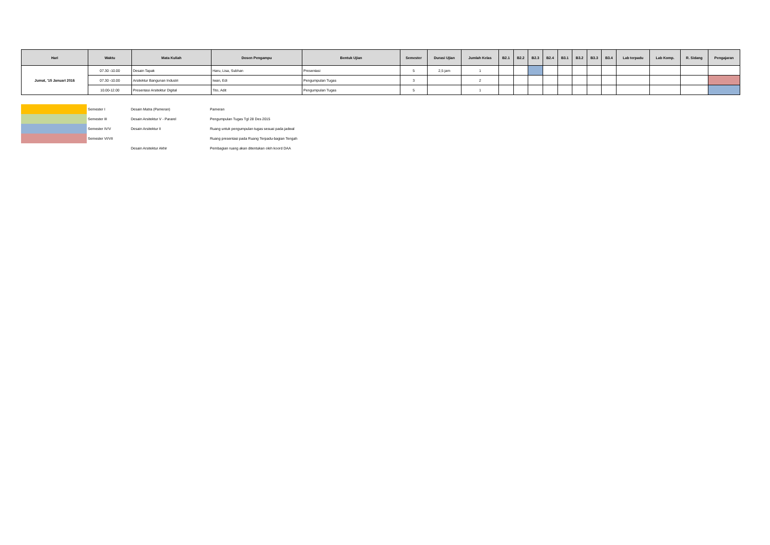| Hari | Waktu | Mata Kuliah | Dosen Pengampu | Bentuk Ujian | Semester | Durasi Ujian | Jumlah Kelas | B2.1 | B2.2 | B2.3 | B2.4 | B3.1 | B3.2 | B3.3 | B3.4 | Lab terpadu | Lab Komp. | R. Sidang | Pengajaran |
| --- | --- | --- | --- | --- | --- | --- | --- | --- | --- | --- | --- | --- | --- | --- | --- | --- | --- | --- | --- |
| Jumat, '15 Januari 2016 | 07.30 -10.00 | Desain Tapak | Haru, Lisa, Subhan | Presentasi | 5 | 2,5 jam | 1 | | | | | | | | | | | | |
| | 07.30 -10.00 | Arsitektur Bangunan Industri | Iwan, Edi | Pengumpulan Tugas | 3 | | 2 | | | | | | | | | | | | |
| | 10.00-12.00 | Presentasi Arsitektur Digital | Tito, Adit | Pengumpulan Tugas | 5 | | 1 | | | | | | | | | | | | |
| | Semester I | Desain Matra (Pameran) | Pameran |
| | Semester III | Desain Arsitektur V - Pararel | Pengumpulan Tugas Tgl 28 Des 2015 |
| | Semester IV/V | Desain Arsitektur II | Ruang untuk pengumpulan tugas sesuai pada jadwal |
| | Semester VI/VII | | Ruang presentasi pada Ruang Terpadu-bagian Tengah |
| | | Desain Arsitektur Akhir | Pembagian ruang akan ditentukan oleh koord DAA |